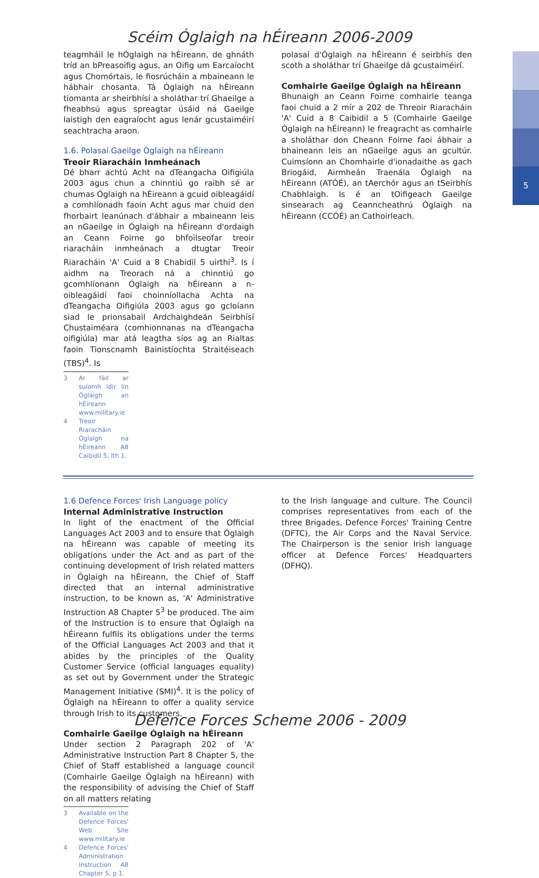5
Scéim Óglaigh na hÉireann 2006-2009
teagmháil le hÓglaigh na hÉireann, de ghnáth tríd an bPreasoifig agus, an Oifig um Earcaíocht agus Chomórtais, le fiosrúcháin a mbaineann le hábhair chosanta. Tá Óglaigh na hÉireann tiomanta ar sheirbhísí a sholáthar trí Ghaeilge a fheabhsú agus spreagtar úsáid na Gaeilge laistigh den eagraíocht agus lenár gcustaiméirí seachtracha araon.
1.6. Polasaí Gaeilge Óglaigh na hÉireann
Treoir Riaracháin Inmheánach
Dé bharr achtú Acht na dTeangacha Oifigiúla 2003 agus chun a chinntiú go raibh sé ar chumas Óglaigh na hÉireann a gcuid oibleagáidí a comhlíonadh faoin Acht agus mar chuid den fhorbairt leanúnach d'ábhair a mbaineann leis an nGaeilge in Óglaigh na hÉireann d'ordaigh an Ceann Foirne go bhfoilseofar treoir riaracháin inmheánach a dtugtar Treoir Riaracháin 'A' Cuid a 8 Chabidil 5 uirthi<sup>3</sup>. Is í aidhm na Treorach ná a chinntiú go gcomhlíonann Óglaigh na hÉireann a n-oibleagáidí faoi choinníollacha Achta na dTeangacha Oifigiúla 2003 agus go gcloíann siad le prionsabail Ardchaighdeán Seirbhísí Chustaiméara (comhionnanas na dTeangacha oifigiúla) mar atá leagtha síos ag an Rialtas faoin Tionscnamh Bainistíochta Straitéiseach (TBS)<sup>4</sup>. Is
3 Ar fáil ar suíomh idir lín Óglaigh an hÉireann www.military.ie
4 Treoir Riaracháin Óglaigh na hÉireann A8 Caibidil 5, lth 1.
polasaí d'Óglaigh na hÉireann é seirbhís den scoth a sholáthar trí Ghaeilge dá gcustaiméirí.
Comhairle Gaeilge Óglaigh na hÉireann
Bhunaigh an Ceann Foirne comhairle teanga faoi chuid a 2 mír a 202 de Threoir Riaracháin 'A' Cuid a 8 Caibidil a 5 (Comhairle Gaeilge Óglaigh na hÉireann) le freagracht as comhairle a sholáthar don Cheann Foirne faoi ábhair a bhaineann leis an nGaeilge agus an gcultúr. Cuimsíonn an Chomhairle d'ionadaithe as gach Briogáid, Airmheán Traenála Óglaigh na hÉireann (ATÓÉ), an tAerchór agus an tSeirbhís Chabhlaigh. Is é an tOifigeach Gaeilge sinsearach ag Ceanncheathrú Óglaigh na hÉireann (CCÓÉ) an Cathoirleach.
1.6 Defence Forces' Irish Language policy
Internal Administrative Instruction
In light of the enactment of the Official Languages Act 2003 and to ensure that Óglaigh na hÉireann was capable of meeting its obligations under the Act and as part of the continuing development of Irish related matters in Óglaigh na hÉireann, the Chief of Staff directed that an internal administrative instruction, to be known as, 'A' Administrative Instruction A8 Chapter 5<sup>3</sup> be produced. The aim of the Instruction is to ensure that Óglaigh na hÉireann fulfils its obligations under the terms of the Official Languages Act 2003 and that it abides by the principles of the Quality Customer Service (official languages equality) as set out by Government under the Strategic Management Initiative (SMI)<sup>4</sup>. It is the policy of Óglaigh na hÉireann to offer a quality service through Irish to its customers.
Comhairle Gaeilge Óglaigh na hÉireann
Under section 2 Paragraph 202 of 'A' Administrative Instruction Part 8 Chapter 5, the Chief of Staff established a language council (Comhairle Gaeilge Óglaigh na hÉireann) with the responsibility of advising the Chief of Staff on all matters relating
3 Available on the Defence Forces' Web Site www.military.ie
4 Defence Forces' Administration Instruction A8 Chapter 5, p 1.
to the Irish language and culture. The Council comprises representatives from each of the three Brigades, Defence Forces' Training Centre (DFTC), the Air Corps and the Naval Service. The Chairperson is the senior Irish language officer at Defence Forces' Headquarters (DFHQ).
Defence Forces Scheme 2006 - 2009